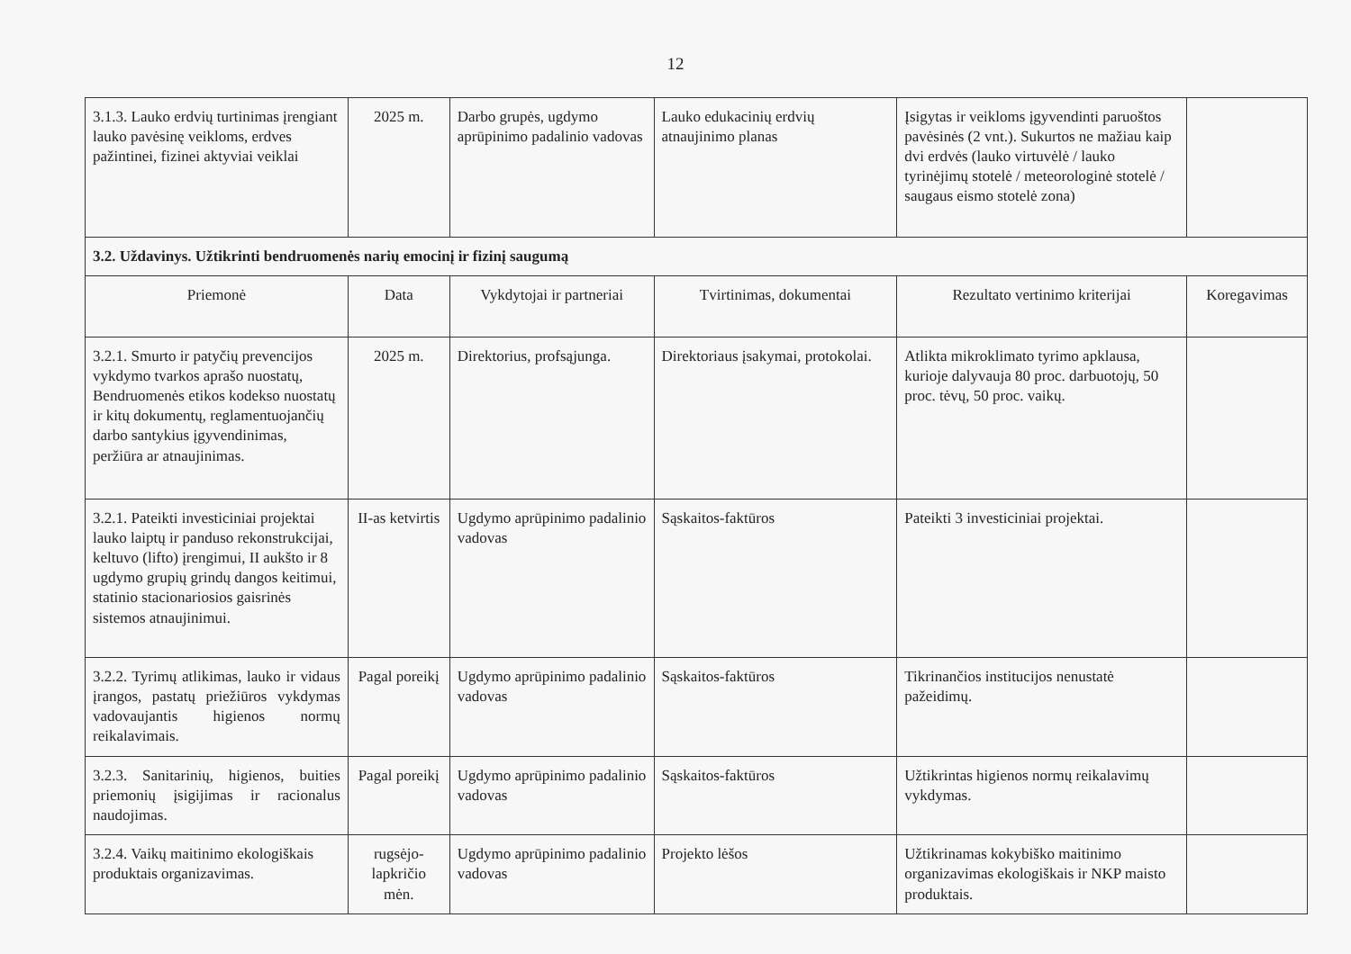12
| 3.1.3. Lauko erdvių turtinimas įrengiant lauko pavėsinę veikloms, erdves pažintinei, fizinei aktyviai veiklai | 2025 m. | Darbo grupės, ugdymo aprūpinimo padalinio vadovas | Lauko edukacinių erdvių atnaujinimo planas | Įsigytas ir veikloms įgyvendinti paruoštos pavėsinės (2 vnt.). Sukurtos ne mažiau kaip dvi erdvės (lauko virtuvėlė / lauko tyrinėjimų stotelė / meteorologinė stotelė / saugaus eismo stotelė zona) | |
| 3.2. Uždavinys. Užtikrinti bendruomenės narių emocinį ir fizinį saugumą | | | | | |
| Priemonė | Data | Vykdytojai ir partneriai | Tvirtinimas, dokumentai | Rezultato vertinimo kriterijai | Koregavimas |
| 3.2.1. Smurto ir patyčių prevencijos vykdymo tvarkos aprašo nuostatų, Bendruomenės etikos kodekso nuostatų ir kitų dokumentų, reglamentuojančių darbo santykius įgyvendinimas, peržiūra ar atnaujinimas. | 2025 m. | Direktorius, profsąjunga. | Direktoriaus įsakymai, protokolai. | Atlikta mikroklimato tyrimo apklausa, kurioje dalyvauja 80 proc. darbuotojų, 50 proc. tėvų, 50 proc. vaikų. | |
| 3.2.1. Pateikti investiciniai projektai lauko laiptų ir panduso rekonstrukcijai, keltuvo (lifto) įrengimui, II aukšto ir 8 ugdymo grupių grindų dangos keitimui, statinio stacionariosios gaisrinės sistemos atnaujinimui. | II-as ketvirtis | Ugdymo aprūpinimo padalinio vadovas | Sąskaitos-faktūros | Pateikti 3 investiciniai projektai. | |
| 3.2.2. Tyrimų atlikimas, lauko ir vidaus įrangos, pastatų priežiūros vykdymas vadovaujantis higienos normų reikalavimais. | Pagal poreikį | Ugdymo aprūpinimo padalinio vadovas | Sąskaitos-faktūros | Tikrinančios institucijos nenustatė pažeidimų. | |
| 3.2.3. Sanitarinių, higienos, buities priemonių įsigijimas ir racionalus naudojimas. | Pagal poreikį | Ugdymo aprūpinimo padalinio vadovas | Sąskaitos-faktūros | Užtikrintas higienos normų reikalavimų vykdymas. | |
| 3.2.4. Vaikų maitinimo ekologiškais produktais organizavimas. | rugsėjo-lapkričio mėn. | Ugdymo aprūpinimo padalinio vadovas | Projekto lėšos | Užtikrinamas kokybiško maitinimo organizavimas ekologiškais ir NKP maisto produktais. | |